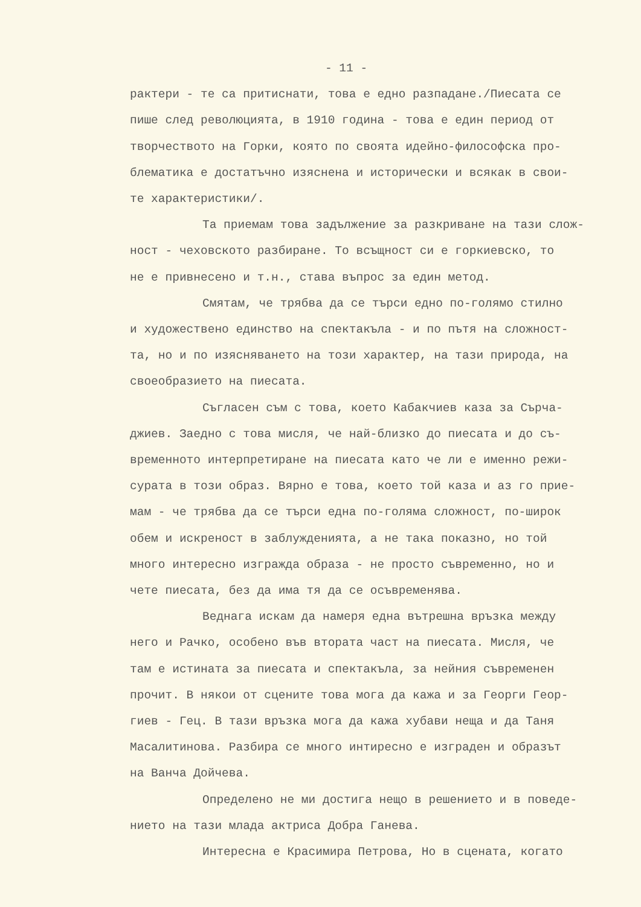- 11 -
рактери - те са притиснати, това е едно разпадане./Пиесата се пише след революцията, в 1910 година - това е един период от творчеството на Горки, която по своята идейно-философска про- блематика е достатъчно изяснена и исторически и всякак в свои- те характеристики/.
Та приемам това задължение за разкриване на тази слож- ност - чеховското разбиране. То всъщност си е горкиевско, то не е привнесено и т.н., става въпрос за един метод.
Смятам, че трябва да се търси едно по-голямо стилно и художествено единство на спектакъла - и по пътя на сложност- та, но и по изясняването на този характер, на тази природа, на своеобразието на пиесата.
Съгласен съм с това, което Кабакчиев каза за Сърча- джиев. Заедно с това мисля, че най-близко до пиесата и до съ- временното интерпретиране на пиесата като че ли е именно режи- сурата в този образ. Вярно е това, което той каза и аз го прие- мам - че трябва да се търси една по-голяма сложност, по-широк обем и искреност в заблужденията, а не така показно, но той много интересно изгражда образа - не просто съвременно, но и чете пиесата, без да има тя да се осъвременява.
Веднага искам да намеря една вътрешна връзка между него и Рачко, особено във втората част на пиесата. Мисля, че там е истината за пиесата и спектакъла, за нейния съвременен прочит. В някои от сцените това мога да кажа и за Георги Геор- гиев - Гец. В тази връзка мога да кажа хубави неща и да Таня Масалитинова. Разбира се много интиресно е изграден и образът на Ванча Дойчева.
Определено не ми достига нещо в решението и в поведе- нието на тази млада актриса Добра Ганева.
Интересна е Красимира Петрова, Но в сцената, когато